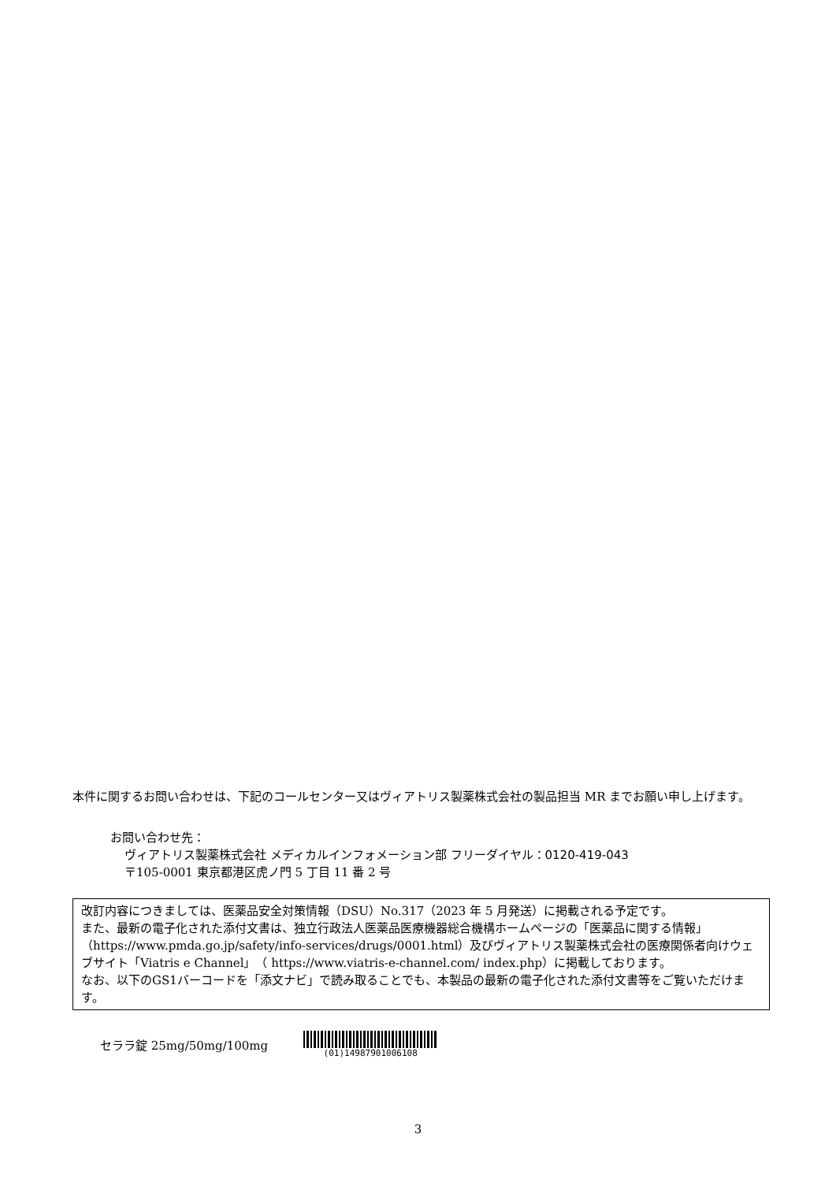本件に関するお問い合わせは、下記のコールセンター又はヴィアトリス製薬株式会社の製品担当 MR までお願い申し上げます。
お問い合わせ先：
ヴィアトリス製薬株式会社 メディカルインフォメーション部 フリーダイヤル：0120-419-043
〒105-0001 東京都港区虎ノ門 5 丁目 11 番 2 号
改訂内容につきましては、医薬品安全対策情報（DSU）No.317（2023 年 5 月発送）に掲載される予定です。
また、最新の電子化された添付文書は、独立行政法人医薬品医療機器総合機構ホームページの「医薬品に関する情報」（https://www.pmda.go.jp/safety/info-services/drugs/0001.html）及びヴィアトリス製薬株式会社の医療関係者向けウェブサイト「Viatris e Channel」（ https://www.viatris-e-channel.com/ index.php）に掲載しております。
なお、以下のGS1バーコードを「添文ナビ」で読み取ることでも、本製品の最新の電子化された添付文書等をご覧いただけます。
セララ錠 25mg/50mg/100mg
(01)14987901006108
3